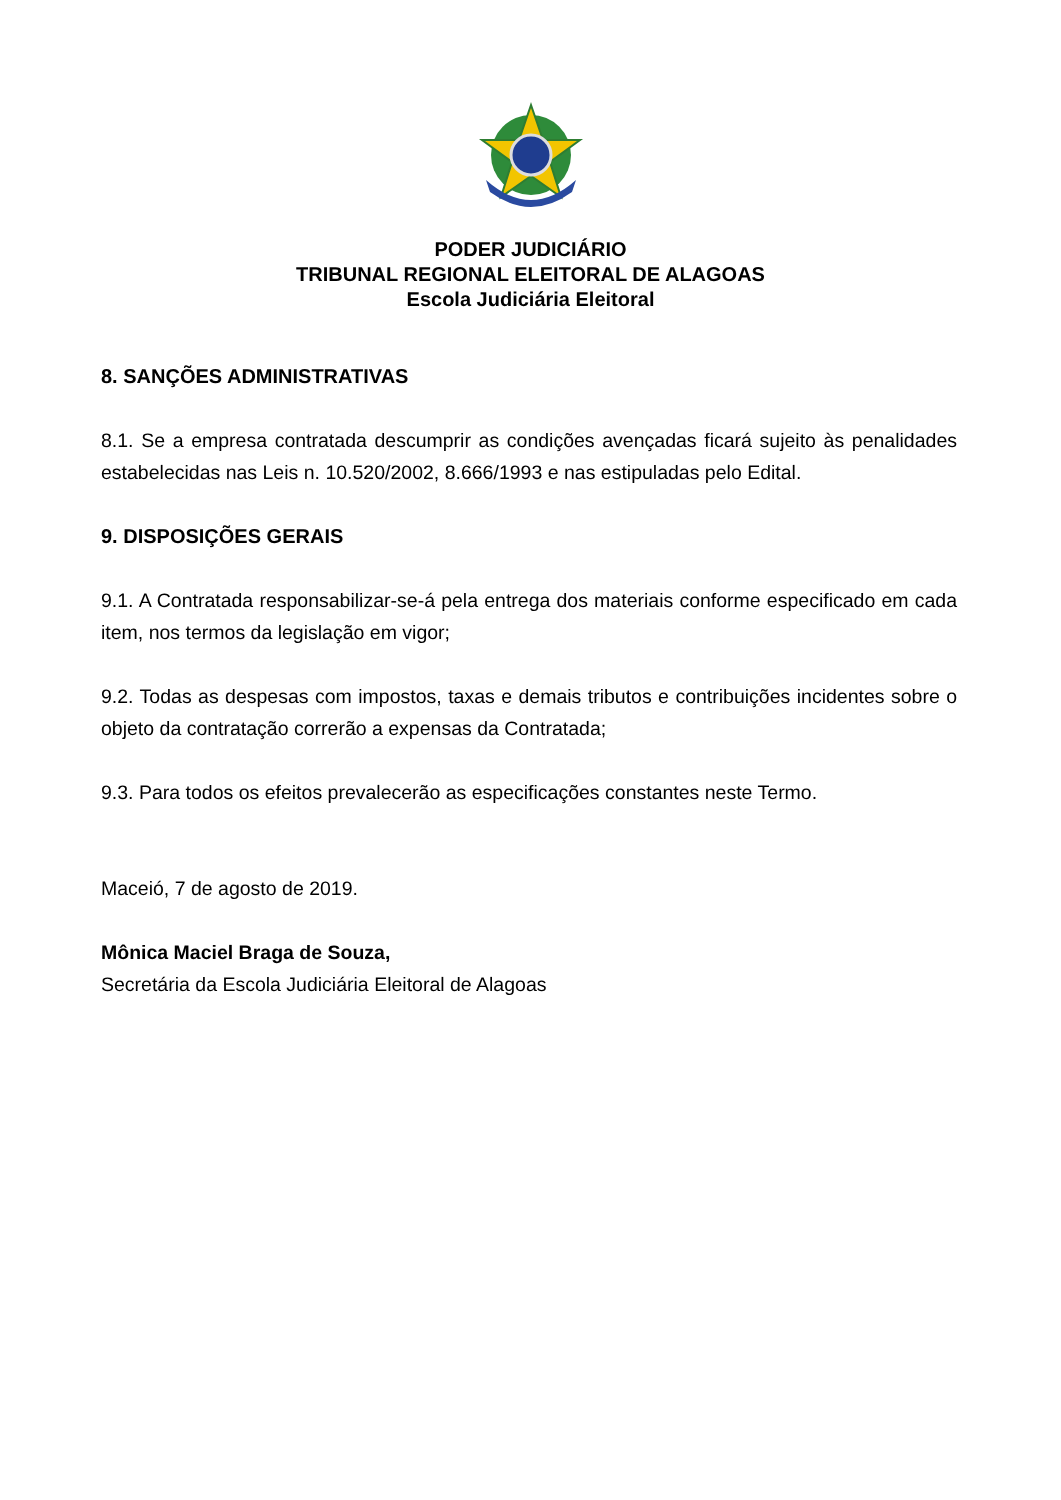PODER JUDICIÁRIO
TRIBUNAL REGIONAL ELEITORAL DE ALAGOAS
Escola Judiciária Eleitoral
8. SANÇÕES ADMINISTRATIVAS
8.1. Se a empresa contratada descumprir as condições avençadas ficará sujeito às penalidades estabelecidas nas Leis n. 10.520/2002, 8.666/1993 e nas estipuladas pelo Edital.
9. DISPOSIÇÕES GERAIS
9.1. A Contratada responsabilizar-se-á pela entrega dos materiais conforme especificado em cada item, nos termos da legislação em vigor;
9.2. Todas as despesas com impostos, taxas e demais tributos e contribuições incidentes sobre o objeto da contratação correrão a expensas da Contratada;
9.3. Para todos os efeitos prevalecerão as especificações constantes neste Termo.
Maceió, 7 de agosto de 2019.
Mônica Maciel Braga de Souza,
Secretária da Escola Judiciária Eleitoral de Alagoas